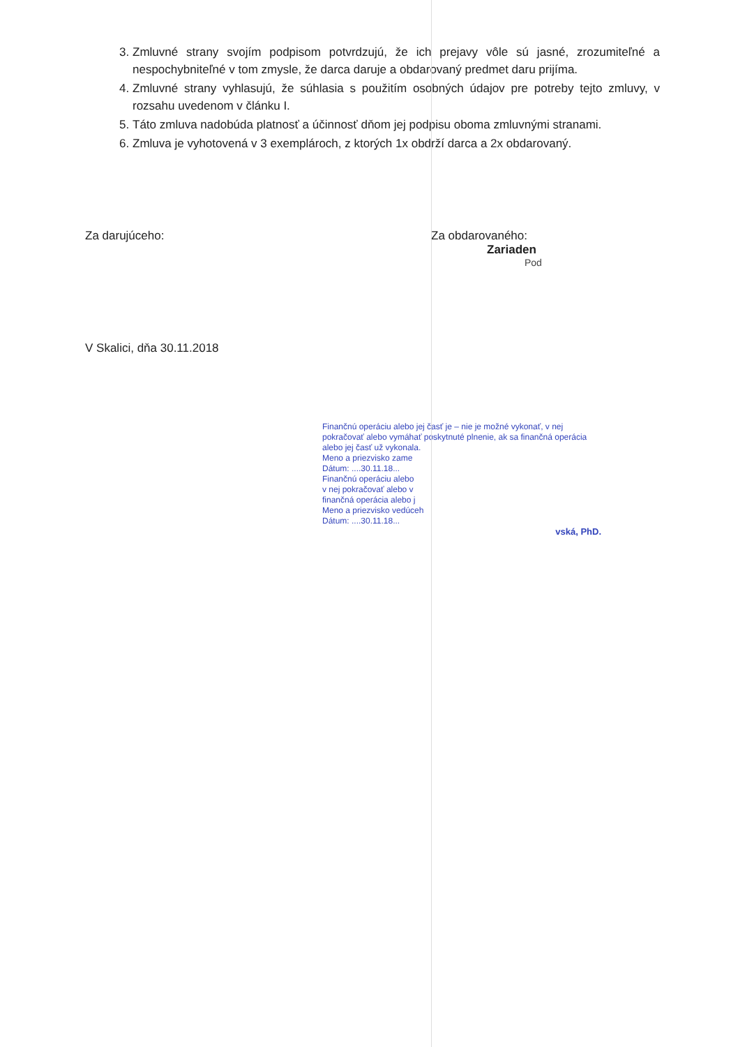3. Zmluvné strany svojím podpisom potvrdzujú, že ich prejavy vôle sú jasné, zrozumiteľné a nespochybniteľné v tom zmysle, že darca daruje a obdarovaný predmet daru prijíma.
4. Zmluvné strany vyhlasujú, že súhlasia s použitím osobných údajov pre potreby tejto zmluvy, v rozsahu uvedenom v článku I.
5. Táto zmluva nadobúda platnosť a účinnosť dňom jej podpisu oboma zmluvnými stranami.
6. Zmluva je vyhotovená v 3 exemplároch, z ktorých 1x obdrží darca a 2x obdarovaný.
Za darujúceho: Za obdarovaného:
Zariaden
Pod
V Skalici, dňa 30.11.2018
Finančnú operáciu alebo jej časť je – nie je možné vykonať, v nej pokračovať alebo vymáhať poskytnuté plnenie, ak sa finančná operácia alebo jej časť už vykonala.
Meno a priezvisko zame
Dátum: ....30.11.18...
Finančnú operáciu alebo
v nej pokračovať alebo v
finančná operácia alebo j
Meno a priezvisko vedúceh
Dátum: ....30.11.18...
vská, PhD.